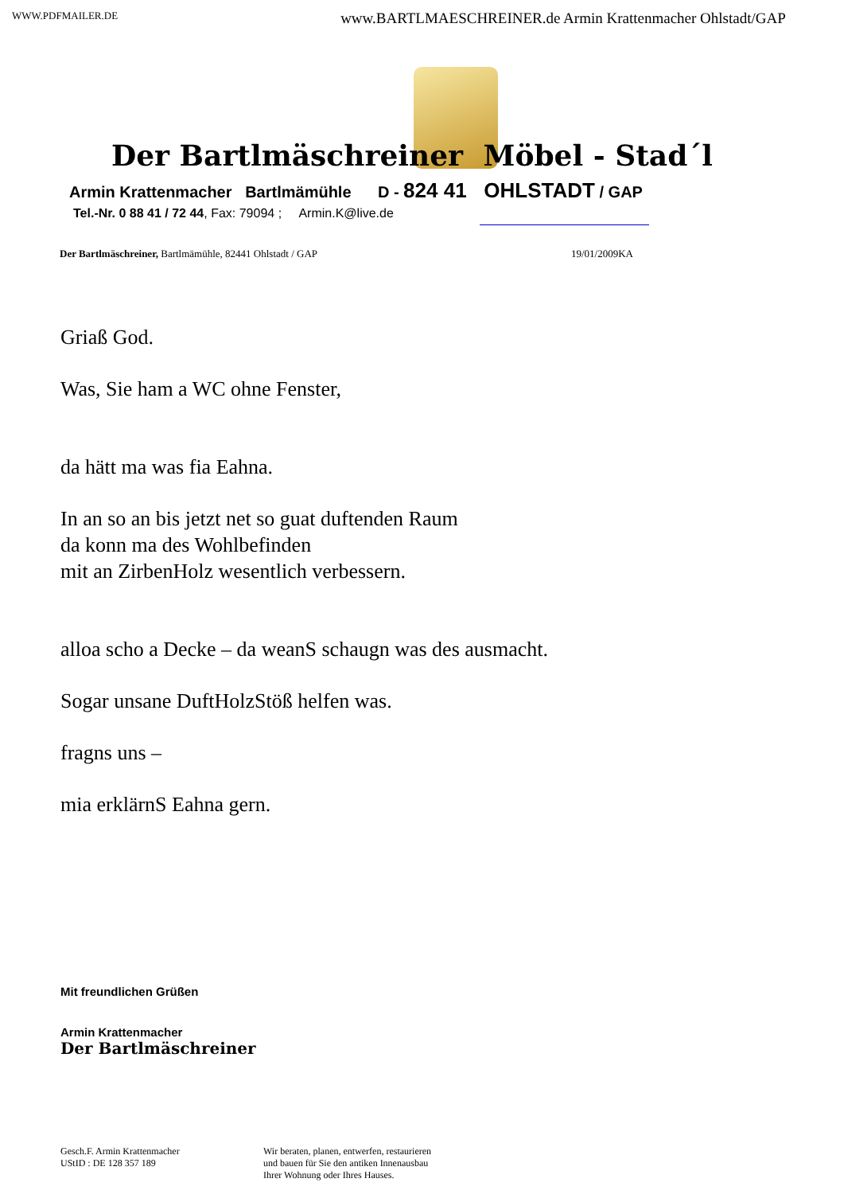WWW.PDFMAILER.DE www.BARTLMAESCHREINER.de Armin Krattenmacher Ohlstadt/GAP
Der Bartlmäschreiner Möbel - Stad´l
Armin Krattenmacher Bartlmämühle D - 824 41 OHLSTADT / GAP
Tel.-Nr. 0 88 41 / 72 44, Fax: 79094 ; Armin.K@live.de
Der Bartlmäschreiner, Bartlmämühle, 82441 Ohlstadt / GAP 19/01/2009KA
Griaß God.
Was, Sie ham a WC ohne Fenster,
da hätt ma was fia Eahna.
In an so an bis jetzt net so guat duftenden Raum
da konn ma des Wohlbefinden
mit an ZirbenHolz wesentlich verbessern.
alloa scho a Decke – da weanS schaugn was des ausmacht.
Sogar unsane DuftHolzStöß helfen was.
fragns uns –
mia erklärnS Eahna gern.
Mit freundlichen Grüßen
Armin Krattenmacher
Der Bartlmäschreiner
Gesch.F. Armin Krattenmacher
UStID : DE 128 357 189
Wir beraten, planen, entwerfen, restaurieren
und bauen für Sie den antiken Innenausbau
Ihrer Wohnung oder Ihres Hauses.